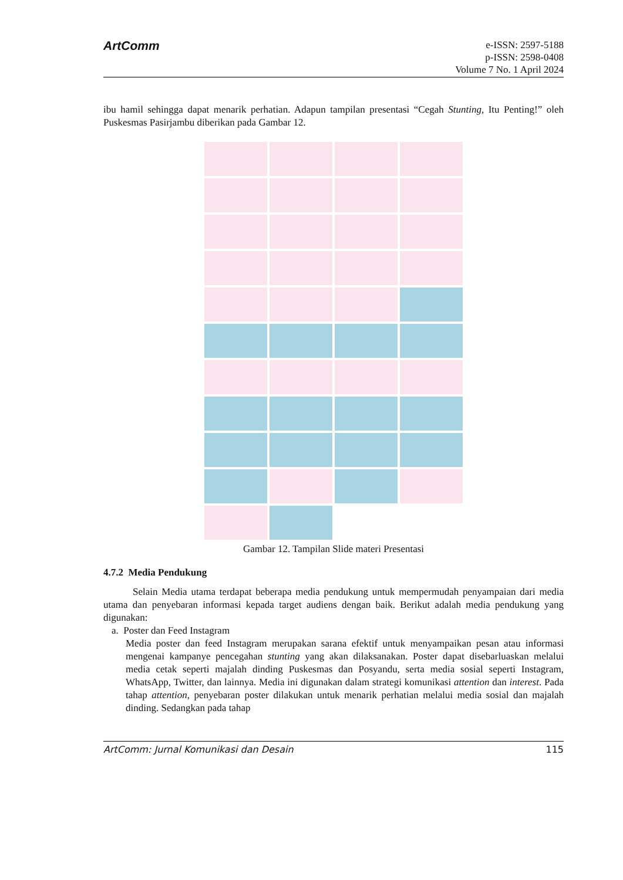ArtComm
e-ISSN: 2597-5188
p-ISSN: 2598-0408
Volume 7 No. 1 April 2024
ibu hamil sehingga dapat menarik perhatian. Adapun tampilan presentasi “Cegah Stunting, Itu Penting!” oleh Puskesmas Pasirjambu diberikan pada Gambar 12.
Gambar 12. Tampilan Slide materi Presentasi
4.7.2 Media Pendukung
Selain Media utama terdapat beberapa media pendukung untuk mempermudah penyampaian dari media utama dan penyebaran informasi kepada target audiens dengan baik. Berikut adalah media pendukung yang digunakan:
a. Poster dan Feed Instagram
Media poster dan feed Instagram merupakan sarana efektif untuk menyampaikan pesan atau informasi mengenai kampanye pencegahan stunting yang akan dilaksanakan. Poster dapat disebarluaskan melalui media cetak seperti majalah dinding Puskesmas dan Posyandu, serta media sosial seperti Instagram, WhatsApp, Twitter, dan lainnya. Media ini digunakan dalam strategi komunikasi attention dan interest. Pada tahap attention, penyebaran poster dilakukan untuk menarik perhatian melalui media sosial dan majalah dinding. Sedangkan pada tahap
ArtComm: Jurnal Komunikasi dan Desain 115